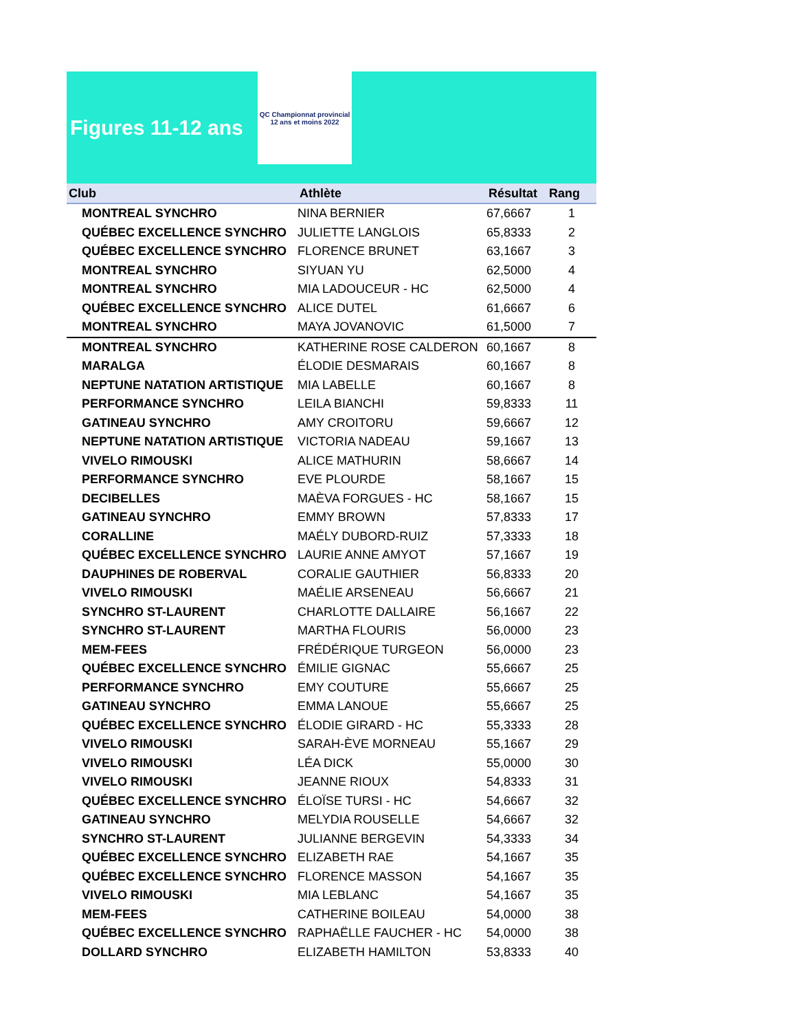Figures 11-12 ans
QC Championnat provincial 12 ans et moins 2022
| Club | Athlète | Résultat | Rang |
| --- | --- | --- | --- |
| MONTREAL SYNCHRO | NINA BERNIER | 67,6667 | 1 |
| QUÉBEC EXCELLENCE SYNCHRO | JULIETTE LANGLOIS | 65,8333 | 2 |
| QUÉBEC EXCELLENCE SYNCHRO | FLORENCE BRUNET | 63,1667 | 3 |
| MONTREAL SYNCHRO | SIYUAN YU | 62,5000 | 4 |
| MONTREAL SYNCHRO | MIA LADOUCEUR - HC | 62,5000 | 4 |
| QUÉBEC EXCELLENCE SYNCHRO | ALICE DUTEL | 61,6667 | 6 |
| MONTREAL SYNCHRO | MAYA JOVANOVIC | 61,5000 | 7 |
| MONTREAL SYNCHRO | KATHERINE ROSE CALDERON | 60,1667 | 8 |
| MARALGA | ÉLODIE DESMARAIS | 60,1667 | 8 |
| NEPTUNE NATATION ARTISTIQUE | MIA LABELLE | 60,1667 | 8 |
| PERFORMANCE SYNCHRO | LEILA BIANCHI | 59,8333 | 11 |
| GATINEAU SYNCHRO | AMY CROITORU | 59,6667 | 12 |
| NEPTUNE NATATION ARTISTIQUE | VICTORIA NADEAU | 59,1667 | 13 |
| VIVELO RIMOUSKI | ALICE MATHURIN | 58,6667 | 14 |
| PERFORMANCE SYNCHRO | EVE PLOURDE | 58,1667 | 15 |
| DECIBELLES | MAÈVA FORGUES - HC | 58,1667 | 15 |
| GATINEAU SYNCHRO | EMMY BROWN | 57,8333 | 17 |
| CORALLINE | MAÉLY DUBORD-RUIZ | 57,3333 | 18 |
| QUÉBEC EXCELLENCE SYNCHRO | LAURIE ANNE AMYOT | 57,1667 | 19 |
| DAUPHINES DE ROBERVAL | CORALIE GAUTHIER | 56,8333 | 20 |
| VIVELO RIMOUSKI | MAÉLIE ARSENEAU | 56,6667 | 21 |
| SYNCHRO ST-LAURENT | CHARLOTTE DALLAIRE | 56,1667 | 22 |
| SYNCHRO ST-LAURENT | MARTHA FLOURIS | 56,0000 | 23 |
| MEM-FEES | FRÉDÉRIQUE TURGEON | 56,0000 | 23 |
| QUÉBEC EXCELLENCE SYNCHRO | ÉMILIE GIGNAC | 55,6667 | 25 |
| PERFORMANCE SYNCHRO | EMY COUTURE | 55,6667 | 25 |
| GATINEAU SYNCHRO | EMMA LANOUE | 55,6667 | 25 |
| QUÉBEC EXCELLENCE SYNCHRO | ÉLODIE GIRARD - HC | 55,3333 | 28 |
| VIVELO RIMOUSKI | SARAH-ÈVE MORNEAU | 55,1667 | 29 |
| VIVELO RIMOUSKI | LÉA DICK | 55,0000 | 30 |
| VIVELO RIMOUSKI | JEANNE RIOUX | 54,8333 | 31 |
| QUÉBEC EXCELLENCE SYNCHRO | ÉLOÏSE TURSI - HC | 54,6667 | 32 |
| GATINEAU SYNCHRO | MELYDIA ROUSELLE | 54,6667 | 32 |
| SYNCHRO ST-LAURENT | JULIANNE BERGEVIN | 54,3333 | 34 |
| QUÉBEC EXCELLENCE SYNCHRO | ELIZABETH RAE | 54,1667 | 35 |
| QUÉBEC EXCELLENCE SYNCHRO | FLORENCE MASSON | 54,1667 | 35 |
| VIVELO RIMOUSKI | MIA LEBLANC | 54,1667 | 35 |
| MEM-FEES | CATHERINE BOILEAU | 54,0000 | 38 |
| QUÉBEC EXCELLENCE SYNCHRO | RAPHAËLLE FAUCHER - HC | 54,0000 | 38 |
| DOLLARD SYNCHRO | ELIZABETH HAMILTON | 53,8333 | 40 |